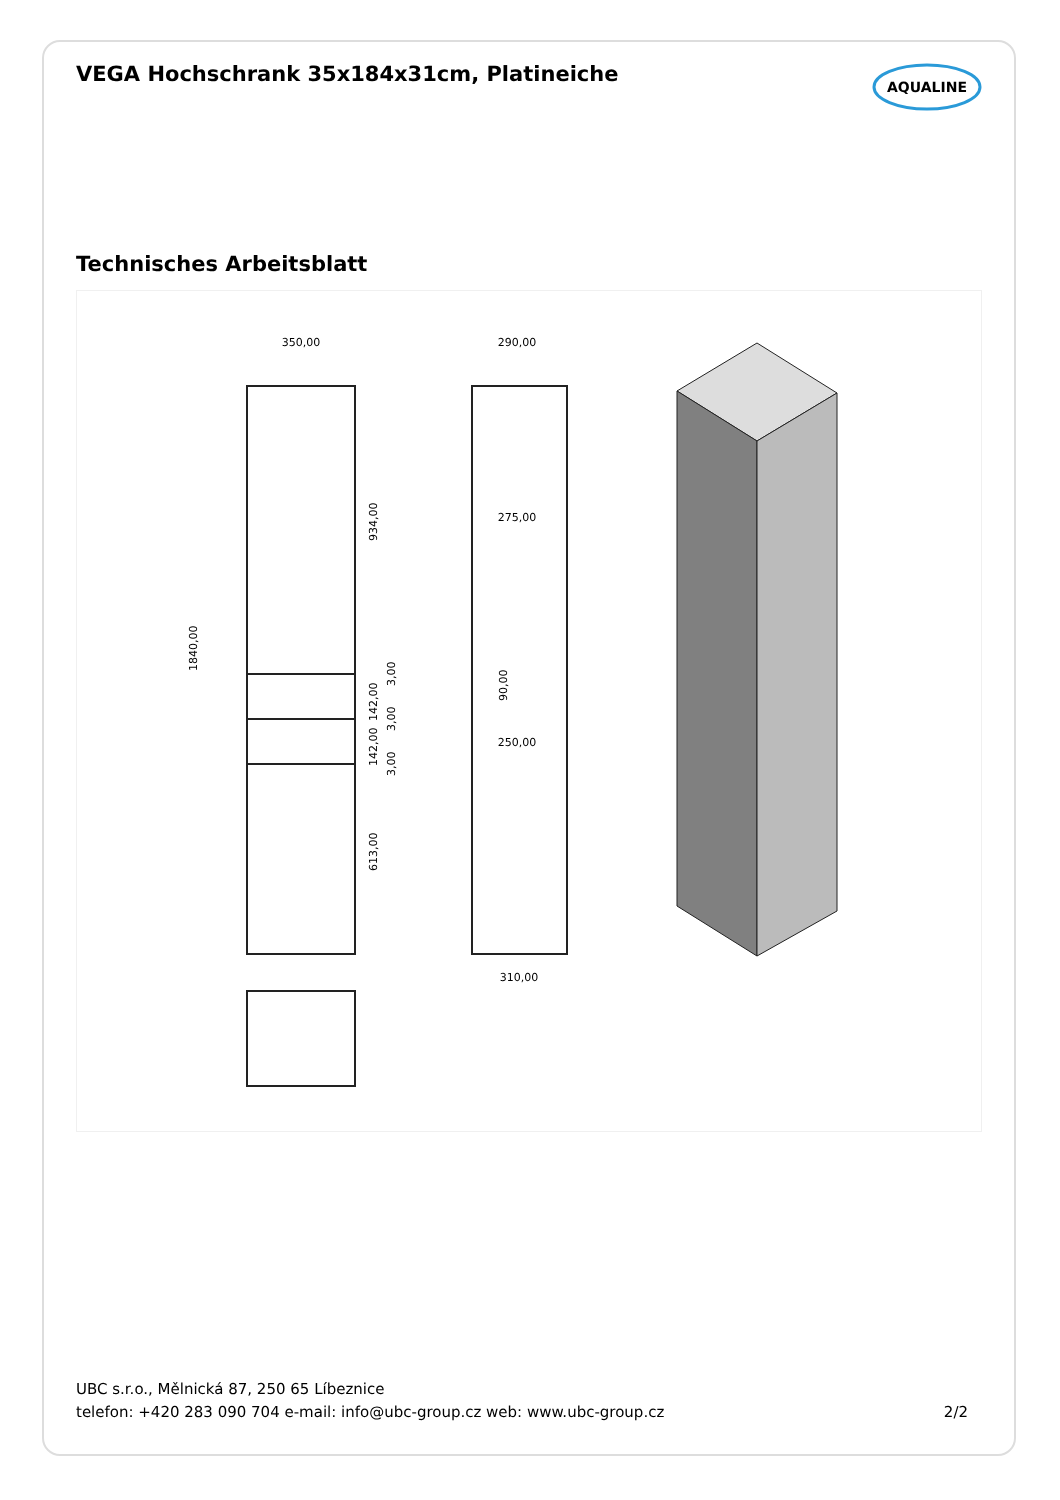VEGA Hochschrank 35x184x31cm, Platineiche
AQUALINE
Technisches Arbeitsblatt
350,00
1840,00
934,00
142,00
142,00
613,00
3,00
3,00
3,00
290,00
275,00
250,00
90,00
310,00
UBC s.r.o., Mělnická 87, 250 65 Líbeznice
telefon: +420 283 090 704 e-mail: info@ubc-group.cz web: www.ubc-group.cz 2/2